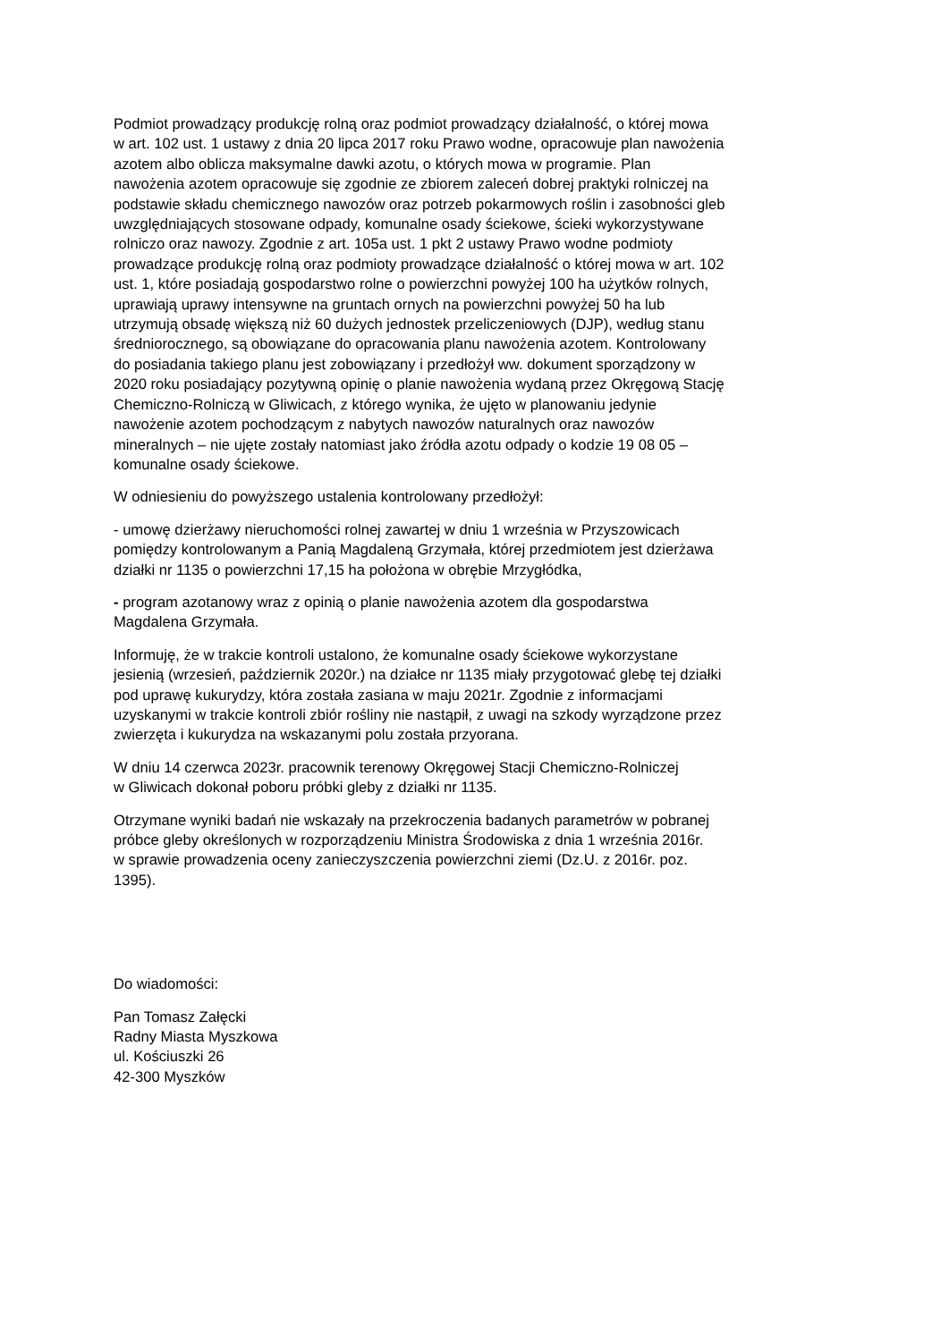Podmiot prowadzący produkcję rolną oraz podmiot prowadzący działalność, o której mowa
w art. 102 ust. 1 ustawy z dnia 20 lipca 2017 roku Prawo wodne, opracowuje plan nawożenia
azotem albo oblicza maksymalne dawki azotu, o których mowa w programie. Plan
nawożenia azotem opracowuje się zgodnie ze zbiorem zaleceń dobrej praktyki rolniczej na
podstawie składu chemicznego nawozów oraz potrzeb pokarmowych roślin i zasobności gleb
uwzględniających stosowane odpady, komunalne osady ściekowe, ścieki wykorzystywane
rolniczo oraz nawozy. Zgodnie z art. 105a ust. 1 pkt 2 ustawy Prawo wodne podmioty
prowadzące produkcję rolną oraz podmioty prowadzące działalność o której mowa w art. 102
ust. 1, które posiadają gospodarstwo rolne o powierzchni powyżej 100 ha użytków rolnych,
uprawiają uprawy intensywne na gruntach ornych na powierzchni powyżej 50 ha lub
utrzymują obsadę większą niż 60 dużych jednostek przeliczeniowych (DJP), według stanu
średniorocznego, są obowiązane do opracowania planu nawożenia azotem. Kontrolowany
do posiadania takiego planu jest zobowiązany i przedłożył ww. dokument sporządzony w
2020 roku posiadający pozytywną opinię o planie nawożenia wydaną przez Okręgową Stację
Chemiczno-Rolniczą w Gliwicach, z którego wynika, że ujęto w planowaniu jedynie
nawożenie azotem pochodzącym z nabytych nawozów naturalnych oraz nawozów
mineralnych – nie ujęte zostały natomiast jako źródła azotu odpady o kodzie 19 08 05 –
komunalne osady ściekowe.
W odniesieniu do powyższego ustalenia kontrolowany przedłożył:
- umowę dzierżawy nieruchomości rolnej zawartej w dniu 1 września w Przyszowicach
pomiędzy kontrolowanym a Panią Magdaleną Grzymała, której przedmiotem jest dzierżawa
działki nr 1135 o powierzchni 17,15 ha położona w obrębie Mrzygłódka,
- program azotanowy wraz z opinią o planie nawożenia azotem dla gospodarstwa
Magdalena Grzymała.
Informuję, że w trakcie kontroli ustalono, że komunalne osady ściekowe wykorzystane
jesienią (wrzesień, październik 2020r.) na działce nr 1135 miały przygotować glebę tej działki
pod uprawę kukurydzy, która została zasiana w maju 2021r. Zgodnie z informacjami
uzyskanymi w trakcie kontroli zbiór rośliny nie nastąpił, z uwagi na szkody wyrządzone przez
zwierzęta i kukurydza na wskazanymi polu została przyorana.
W dniu 14 czerwca 2023r. pracownik terenowy Okręgowej Stacji Chemiczno-Rolniczej
w Gliwicach dokonał poboru próbki gleby z działki nr 1135.
Otrzymane wyniki badań nie wskazały na przekroczenia badanych parametrów w pobranej
próbce gleby określonych w rozporządzeniu Ministra Środowiska z dnia 1 września 2016r.
w sprawie prowadzenia oceny zanieczyszczenia powierzchni ziemi (Dz.U. z 2016r. poz.
1395).
Do wiadomości:
Pan Tomasz Załęcki
Radny Miasta Myszkowa
ul. Kościuszki 26
42-300 Myszków